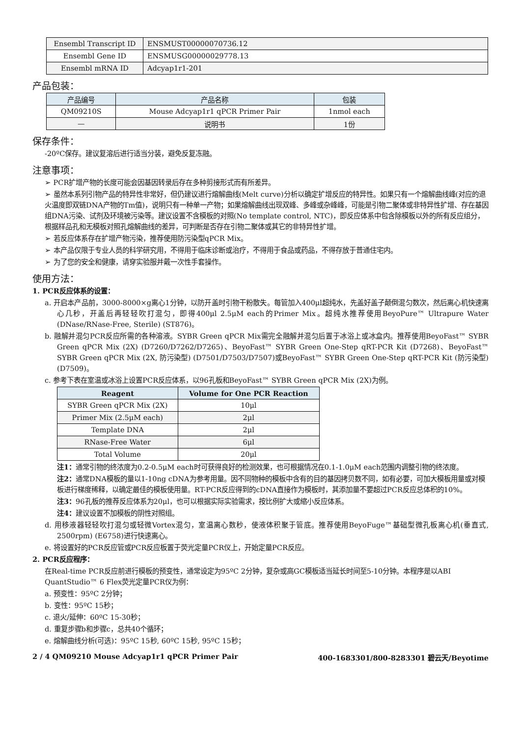| Ensembl Transcript ID | ENSMUST00000070736.12 |
| Ensembl Gene ID | ENSMUSG00000029778.13 |
| Ensembl mRNA ID | Adcyap1r1-201 |
产品包装：
| 产品编号 | 产品名称 | 包装 |
| --- | --- | --- |
| QM09210S | Mouse Adcyap1r1 qPCR Primer Pair | 1nmol each |
| — | 说明书 | 1份 |
保存条件：
-20ºC保存。建议复溶后进行适当分装，避免反复冻融。
注意事项：
➢ PCR扩增产物的长度可能会因基因转录后存在多种剪接形式而有所差异。
➢ 虽然本系列引物产品的特异性非常好，但仍建议进行熔解曲线(Melt curve)分析以确定扩增反应的特异性。如果只有一个熔解曲线峰(对应的退火温度即双链DNA产物的Tm值)，说明只有一种单一产物；如果熔解曲线出现双峰、多峰或杂峰峰，可能是引物二聚体或非特异性扩增、存在基因组DNA污染、试剂及环境被污染等。建议设置不含模板的对照(No template control, NTC)，即反应体系中包含除模板以外的所有反应组分，根据样品孔和无模板对照孔熔解曲线的差异，可判断是否存在引物二聚体或其它的非特异性扩增。
➢ 若反应体系存在扩增产物污染，推荐使用防污染型qPCR Mix。
➢ 本产品仅限于专业人员的科学研究用，不得用于临床诊断或治疗，不得用于食品或药品，不得存放于普通住宅内。
➢ 为了您的安全和健康，请穿实验服并戴一次性手套操作。
使用方法：
1. PCR反应体系的设置：
a. 开启本产品前，3000-8000×g离心1分钟，以防开盖时引物干粉散失。每管加入400μl超纯水，先盖好盖子颠倒混匀数次，然后离心机快速离心几秒，开盖后再轻轻吹打混匀，即得400μl 2.5μM each的Primer Mix。超纯水推荐使用BeyoPure™ Ultrapure Water (DNase/RNase-Free, Sterile) (ST876)。
b. 融解并混匀PCR反应所需的各种溶液。SYBR Green qPCR Mix需完全融解并混匀后置于冰浴上或冰盒内。推荐使用BeyoFast™ SYBR Green qPCR Mix (2X) (D7260/D7262/D7265)、BeyoFast™ SYBR Green One-Step qRT-PCR Kit (D7268)、BeyoFast™ SYBR Green qPCR Mix (2X, 防污染型) (D7501/D7503/D7507)或BeyoFast™ SYBR Green One-Step qRT-PCR Kit (防污染型) (D7509)。
c. 参考下表在室温或冰浴上设置PCR反应体系，以96孔板和BeyoFast™ SYBR Green qPCR Mix (2X)为例。
| Reagent | Volume for One PCR Reaction |
| --- | --- |
| SYBR Green qPCR Mix (2X) | 10μl |
| Primer Mix (2.5μM each) | 2μl |
| Template DNA | 2μl |
| RNase-Free Water | 6μl |
| Total Volume | 20μl |
注1：通常引物的终浓度为0.2-0.5μM each时可获得良好的检测效果，也可根据情况在0.1-1.0μM each范围内调整引物的终浓度。
注2：通常DNA模板的量以1-10ng cDNA为参考用量。因不同物种的模板中含有的目的基因拷贝数不同，如有必要，可加大模板用量或对模板进行梯度稀释，以确定最佳的模板使用量。RT-PCR反应得到的cDNA直接作为模板时，其添加量不要超过PCR反应总体积的10%。
注3：96孔板的推荐反应体系为20μl，也可以根据实际实验需求，按比例扩大或缩小反应体系。
注4：建议设置不加模板的阴性对照组。
d. 用移液器轻轻吹打混匀或轻微Vortex混匀，室温离心数秒，使液体积聚于管底。推荐使用BeyoFuge™基础型微孔板离心机(垂直式, 2500rpm) (E6758)进行快速离心。
e. 将设置好的PCR反应管或PCR反应板置于荧光定量PCR仪上，开始定量PCR反应。
2. PCR反应程序：
在Real-time PCR反应前进行模板的预变性，通常设定为95ºC 2分钟，复杂或高GC模板适当延长时间至5-10分钟。本程序是以ABI QuantStudio™ 6 Flex荧光定量PCR仪为例：
a. 预变性：95ºC 2分钟；
b. 变性：95ºC 15秒；
c. 退火/延伸：60ºC 15-30秒；
d. 重复步骤b和步骤c，总共40个循环；
e. 熔解曲线分析(可选)：95ºC 15秒, 60ºC 15秒, 95ºC 15秒；
2 / 4 QM09210 Mouse Adcyap1r1 qPCR Primer Pair 400-1683301/800-8283301 碧云天/Beyotime